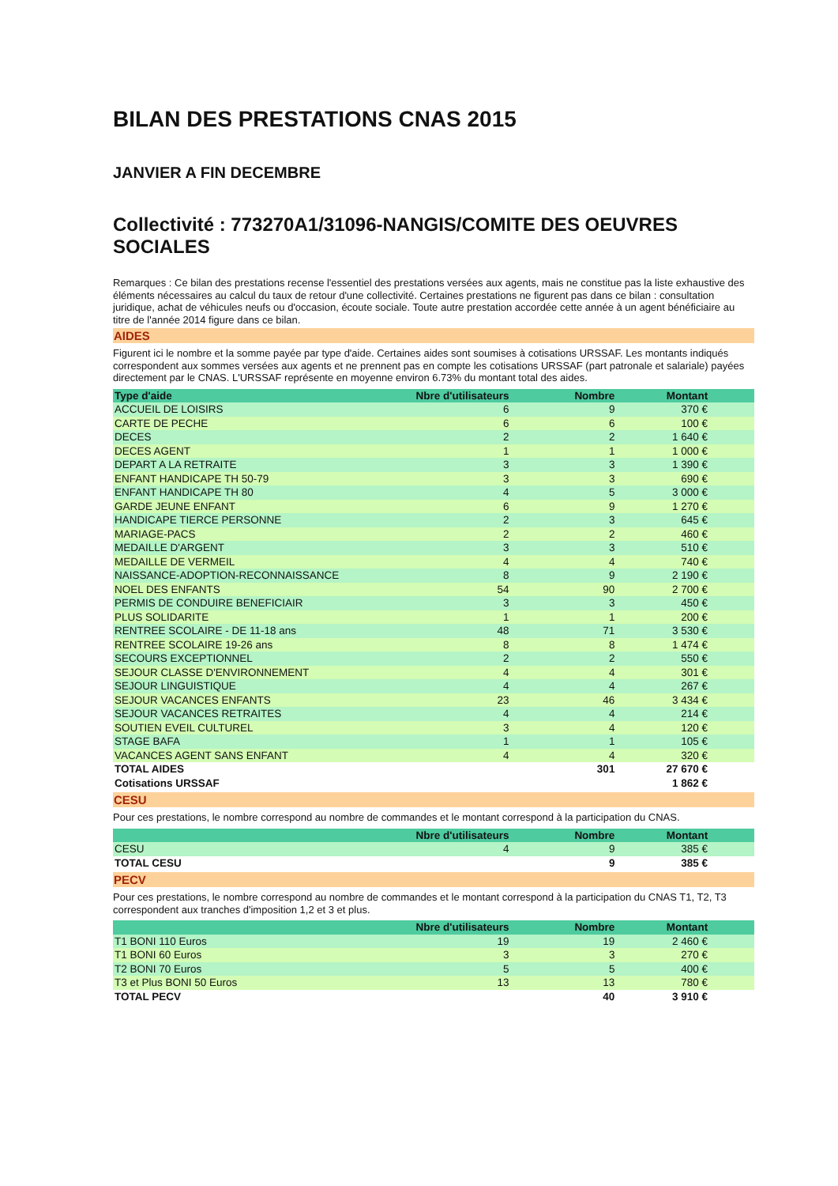BILAN DES PRESTATIONS CNAS 2015
JANVIER A FIN DECEMBRE
Collectivité : 773270A1/31096-NANGIS/COMITE DES OEUVRES SOCIALES
Remarques : Ce bilan des prestations recense l'essentiel des prestations versées aux agents, mais ne constitue pas la liste exhaustive des éléments nécessaires au calcul du taux de retour d'une collectivité. Certaines prestations ne figurent pas dans ce bilan : consultation juridique, achat de véhicules neufs ou d'occasion, écoute sociale. Toute autre prestation accordée cette année à un agent bénéficiaire au titre de l'année 2014 figure dans ce bilan.
AIDES
Figurent ici le nombre et la somme payée par type d'aide. Certaines aides sont soumises à cotisations URSSAF. Les montants indiqués correspondent aux sommes versées aux agents et ne prennent pas en compte les cotisations URSSAF (part patronale et salariale) payées directement par le CNAS. L'URSSAF représente en moyenne environ 6.73% du montant total des aides.
| Type d'aide | Nbre d'utilisateurs | Nombre | Montant | |
| --- | --- | --- | --- | --- |
| ACCUEIL DE LOISIRS | 6 | 9 | 370 € | |
| CARTE DE PECHE | 6 | 6 | 100 € | |
| DECES | 2 | 2 | 1 640 € | |
| DECES AGENT | 1 | 1 | 1 000 € | |
| DEPART A LA RETRAITE | 3 | 3 | 1 390 € | |
| ENFANT HANDICAPE TH 50-79 | 3 | 3 | 690 € | |
| ENFANT HANDICAPE TH 80 | 4 | 5 | 3 000 € | |
| GARDE JEUNE ENFANT | 6 | 9 | 1 270 € | |
| HANDICAPE TIERCE PERSONNE | 2 | 3 | 645 € | |
| MARIAGE-PACS | 2 | 2 | 460 € | |
| MEDAILLE D'ARGENT | 3 | 3 | 510 € | |
| MEDAILLE DE VERMEIL | 4 | 4 | 740 € | |
| NAISSANCE-ADOPTION-RECONNAISSANCE | 8 | 9 | 2 190 € | |
| NOEL DES ENFANTS | 54 | 90 | 2 700 € | |
| PERMIS DE CONDUIRE BENEFICIAIR | 3 | 3 | 450 € | |
| PLUS SOLIDARITE | 1 | 1 | 200 € | |
| RENTREE SCOLAIRE - DE 11-18 ans | 48 | 71 | 3 530 € | |
| RENTREE SCOLAIRE 19-26 ans | 8 | 8 | 1 474 € | |
| SECOURS EXCEPTIONNEL | 2 | 2 | 550 € | |
| SEJOUR CLASSE D'ENVIRONNEMENT | 4 | 4 | 301 € | |
| SEJOUR LINGUISTIQUE | 4 | 4 | 267 € | |
| SEJOUR VACANCES ENFANTS | 23 | 46 | 3 434 € | |
| SEJOUR VACANCES RETRAITES | 4 | 4 | 214 € | |
| SOUTIEN EVEIL CULTUREL | 3 | 4 | 120 € | |
| STAGE BAFA | 1 | 1 | 105 € | |
| VACANCES AGENT SANS ENFANT | 4 | 4 | 320 € | |
| TOTAL AIDES | | 301 | 27 670 € | |
| Cotisations URSSAF | | | 1 862 € | |
CESU
Pour ces prestations, le nombre correspond au nombre de commandes et le montant correspond à la participation du CNAS.
| | Nbre d'utilisateurs | Nombre | Montant | |
| --- | --- | --- | --- | --- |
| CESU | 4 | 9 | 385 € | |
| TOTAL CESU | | 9 | 385 € | |
PECV
Pour ces prestations, le nombre correspond au nombre de commandes et le montant correspond à la participation du CNAS T1, T2, T3 correspondent aux tranches d'imposition 1,2 et 3 et plus.
| | Nbre d'utilisateurs | Nombre | Montant | |
| --- | --- | --- | --- | --- |
| T1 BONI 110 Euros | 19 | 19 | 2 460 € | |
| T1 BONI 60 Euros | 3 | 3 | 270 € | |
| T2 BONI 70 Euros | 5 | 5 | 400 € | |
| T3 et Plus BONI 50 Euros | 13 | 13 | 780 € | |
| TOTAL PECV | | 40 | 3 910 € | |